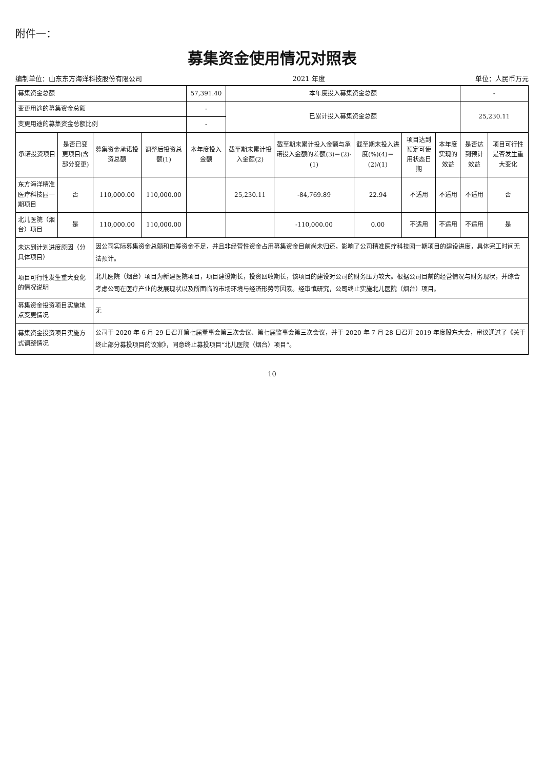附件一：
募集资金使用情况对照表
编制单位：山东东方海洋科技股份有限公司 2021 年度 单位：人民币万元
| 募集资金总额 | | | | 57,391.40 | 本年度投入募集资金总额 | | | | | - | |
| 变更用途的募集资金总额 | | | | - | 已累计投入募集资金总额 | | | | | 25,230.11 | |
| 变更用途的募集资金总额比例 | | | | - | | | | | | | |
| 承诺投资项目 | 是否已变更项目(含部分变更) | 募集资金承诺投资总额 | 调整后投资总额(1) | 本年度投入金额 | 截至期末累计投入金额(2) | 截至期末累计投入金额与承诺投入金额的差额(3)＝(2)-(1) | 截至期末投入进度(%)(4)＝(2)/(1) | 项目达到预定可使用状态日期 | 本年度实现的效益 | 是否达到预计效益 | 项目可行性是否发生重大变化 |
| 东方海洋精准医疗科技园一期项目 | 否 | 110,000.00 | 110,000.00 | | 25,230.11 | -84,769.89 | 22.94 | 不适用 | 不适用 | 不适用 | 否 |
| 北儿医院（烟台）项目 | 是 | 110,000.00 | 110,000.00 | | | -110,000.00 | 0.00 | 不适用 | 不适用 | 不适用 | 是 |
| 未达到计划进度原因（分具体项目） | | 因公司实际募集资金总额和自筹资金不足，并且非经营性资金占用募集资金目前尚未归还，影响了公司精准医疗科技园一期项目的建设进度，具体完工时间无法预计。 | | | | | | | | | |
| 项目可行性发生重大变化的情况说明 | | 北儿医院（烟台）项目为新建医院项目，项目建设期长，投资回收期长，该项目的建设对公司的财务压力较大。根据公司目前的经营情况与财务现状，并综合考虑公司在医疗产业的发展现状以及所面临的市场环境与经济形势等因素。经审慎研究，公司终止实施北儿医院（烟台）项目。 | | | | | | | | | |
| 募集资金投资项目实施地点变更情况 | | 无 | | | | | | | | | |
| 募集资金投资项目实施方式调整情况 | | 公司于 2020 年 6 月 29 日召开第七届董事会第三次会议、第七届监事会第三次会议，并于 2020 年 7 月 28 日召开 2019 年度股东大会，审议通过了《关于终止部分募投项目的议案》，同意终止募投项目“北儿医院（烟台）项目”。 | | | | | | | | | |
10